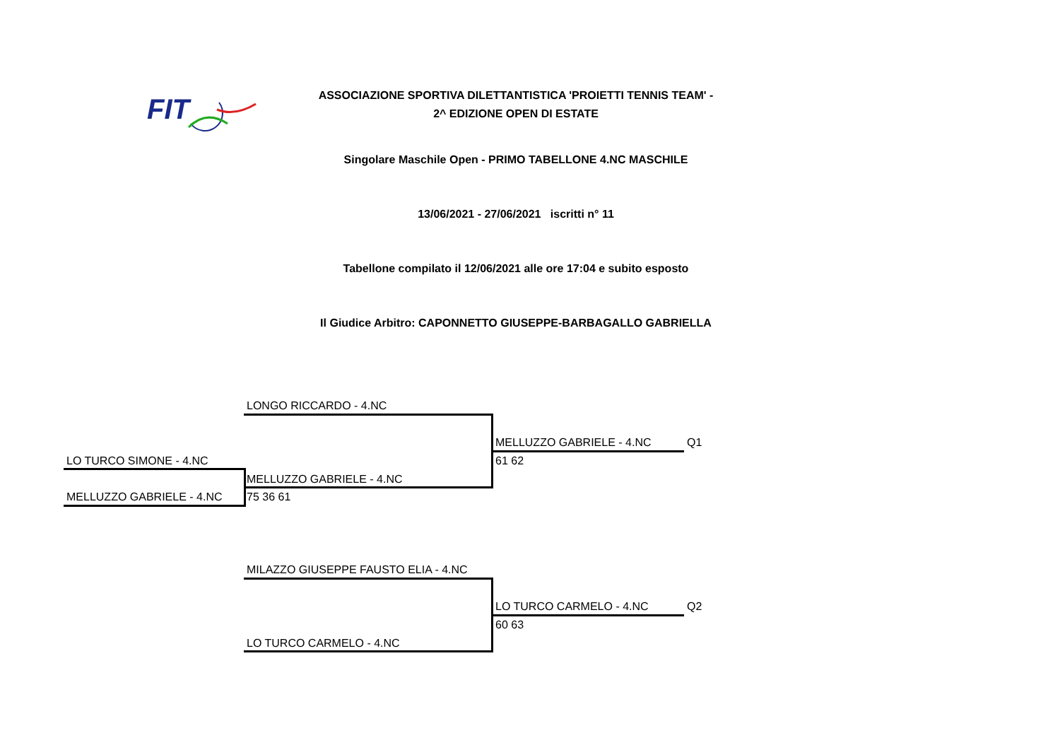FIT
ASSOCIAZIONE SPORTIVA DILETTANTISTICA 'PROIETTI TENNIS TEAM' -
2^ EDIZIONE OPEN DI ESTATE
Singolare Maschile Open - PRIMO TABELLONE 4.NC MASCHILE
13/06/2021 - 27/06/2021 iscritti n° 11
Tabellone compilato il 12/06/2021 alle ore 17:04 e subito esposto
Il Giudice Arbitro: CAPONNETTO GIUSEPPE-BARBAGALLO GABRIELLA
LONGO RICCARDO - 4.NC
MELLUZZO GABRIELE - 4.NC Q1
61 62
LO TURCO SIMONE - 4.NC
MELLUZZO GABRIELE - 4.NC
MELLUZZO GABRIELE - 4.NC 75 36 61
MILAZZO GIUSEPPE FAUSTO ELIA - 4.NC
LO TURCO CARMELO - 4.NC Q2
60 63
LO TURCO CARMELO - 4.NC